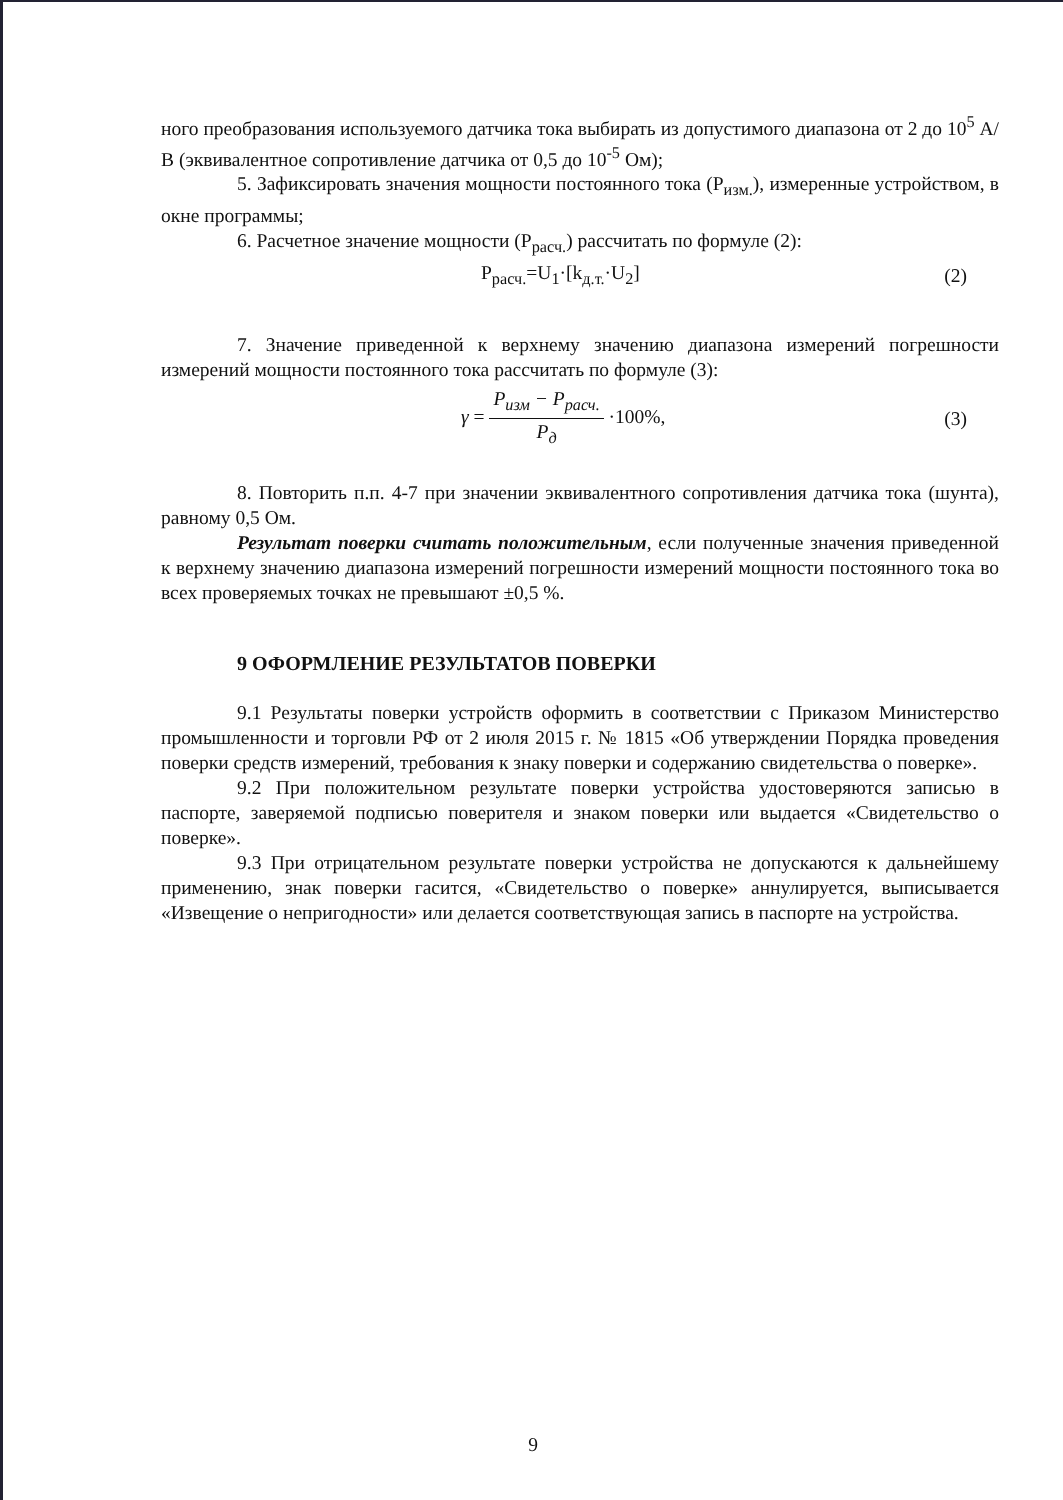ного преобразования используемого датчика тока выбирать из допустимого диапазона от 2 до 10<sup>5</sup> А/В (эквивалентное сопротивление датчика от 0,5 до 10<sup>-5</sup> Ом);
5. Зафиксировать значения мощности постоянного тока (P<sub>изм.</sub>), измеренные устройством, в окне программы;
6. Расчетное значение мощности (P<sub>расч.</sub>) рассчитать по формуле (2):
P<sub>расч.</sub>=U<sub>1</sub>·[k<sub>д.т.</sub>·U<sub>2</sub>] (2)
7. Значение приведенной к верхнему значению диапазона измерений погрешности измерений мощности постоянного тока рассчитать по формуле (3):
γ = P<sub>изм</sub> − P<sub>расч.</sub> P<sub>д</sub> ·100%, (3)
8. Повторить п.п. 4-7 при значении эквивалентного сопротивления датчика тока (шунта), равному 0,5 Ом.
Результат поверки считать положительным, если полученные значения приведенной к верхнему значению диапазона измерений погрешности измерений мощности постоянного тока во всех проверяемых точках не превышают ±0,5 %.
9 ОФОРМЛЕНИЕ РЕЗУЛЬТАТОВ ПОВЕРКИ
9.1 Результаты поверки устройств оформить в соответствии с Приказом Министерство промышленности и торговли РФ от 2 июля 2015 г. № 1815 «Об утверждении Порядка проведения поверки средств измерений, требования к знаку поверки и содержанию свидетельства о поверке».
9.2 При положительном результате поверки устройства удостоверяются записью в паспорте, заверяемой подписью поверителя и знаком поверки или выдается «Свидетельство о поверке».
9.3 При отрицательном результате поверки устройства не допускаются к дальнейшему применению, знак поверки гасится, «Свидетельство о поверке» аннулируется, выписывается «Извещение о непригодности» или делается соответствующая запись в паспорте на устройства.
9